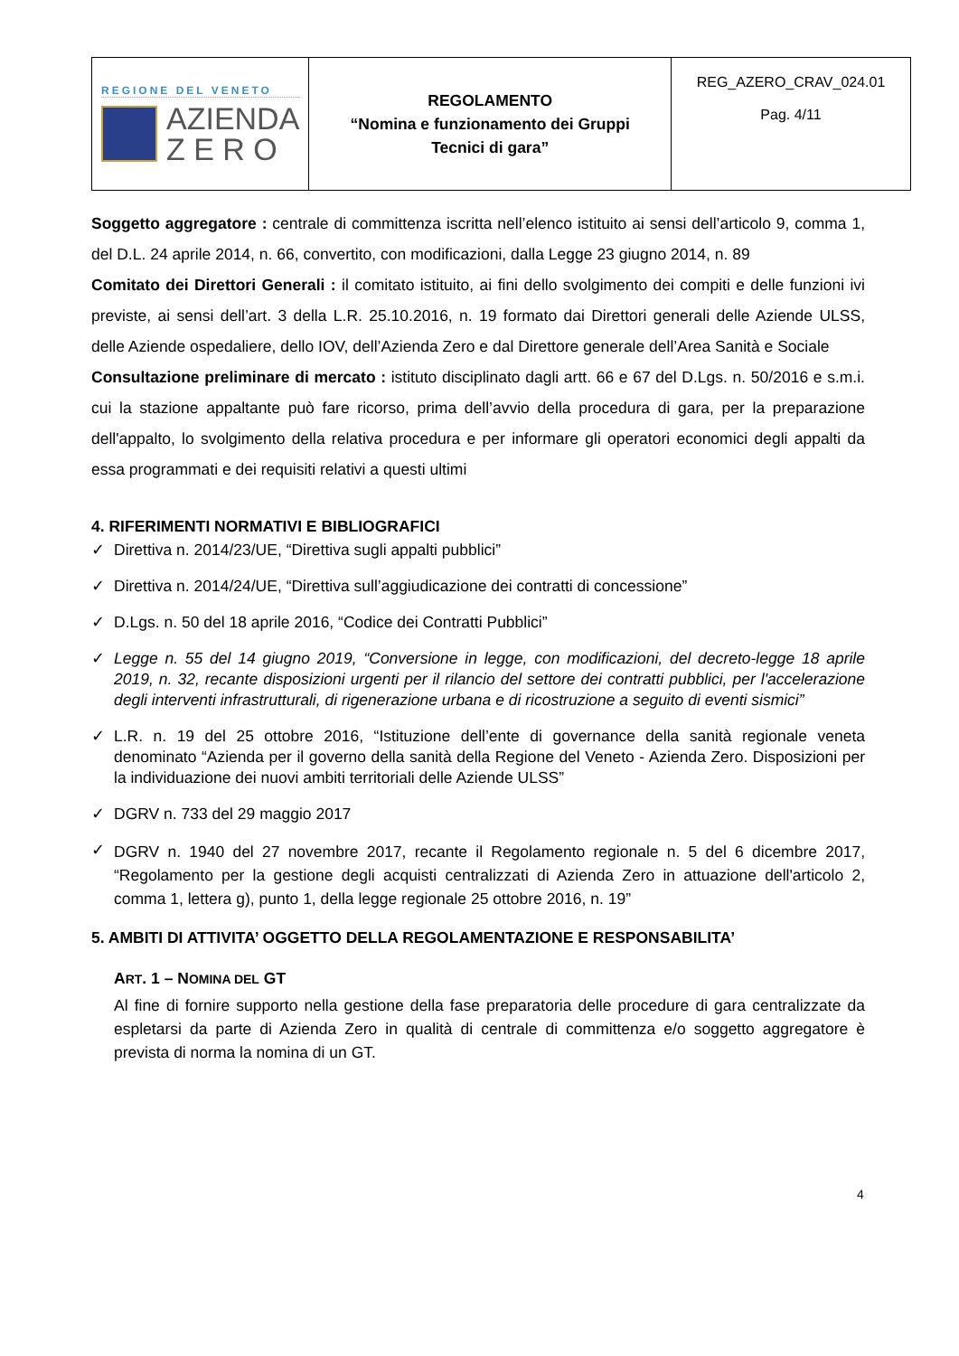| REGIONE DEL VENETO AZIENDA Z E R O | REGOLAMENTO “Nomina e funzionamento dei Gruppi Tecnici di gara” | REG_AZERO_CRAV_024.01 Pag. 4/11 |
Soggetto aggregatore : centrale di committenza iscritta nell’elenco istituito ai sensi dell’articolo 9, comma 1, del D.L. 24 aprile 2014, n. 66, convertito, con modificazioni, dalla Legge 23 giugno 2014, n. 89
Comitato dei Direttori Generali : il comitato istituito, ai fini dello svolgimento dei compiti e delle funzioni ivi previste, ai sensi dell’art. 3 della L.R. 25.10.2016, n. 19 formato dai Direttori generali delle Aziende ULSS, delle Aziende ospedaliere, dello IOV, dell’Azienda Zero e dal Direttore generale dell’Area Sanità e Sociale
Consultazione preliminare di mercato : istituto disciplinato dagli artt. 66 e 67 del D.Lgs. n. 50/2016 e s.m.i. cui la stazione appaltante può fare ricorso, prima dell’avvio della procedura di gara, per la preparazione dell'appalto, lo svolgimento della relativa procedura e per informare gli operatori economici degli appalti da essa programmati e dei requisiti relativi a questi ultimi
4. RIFERIMENTI NORMATIVI E BIBLIOGRAFICI
✓ Direttiva n. 2014/23/UE, “Direttiva sugli appalti pubblici”
✓ Direttiva n. 2014/24/UE, “Direttiva sull’aggiudicazione dei contratti di concessione”
✓ D.Lgs. n. 50 del 18 aprile 2016, “Codice dei Contratti Pubblici”
✓ Legge n. 55 del 14 giugno 2019, “Conversione in legge, con modificazioni, del decreto-legge 18 aprile 2019, n. 32, recante disposizioni urgenti per il rilancio del settore dei contratti pubblici, per l'accelerazione degli interventi infrastrutturali, di rigenerazione urbana e di ricostruzione a seguito di eventi sismici”
✓ L.R. n. 19 del 25 ottobre 2016, “Istituzione dell’ente di governance della sanità regionale veneta denominato “Azienda per il governo della sanità della Regione del Veneto - Azienda Zero. Disposizioni per la individuazione dei nuovi ambiti territoriali delle Aziende ULSS”
✓ DGRV n. 733 del 29 maggio 2017
✓ DGRV n. 1940 del 27 novembre 2017, recante il Regolamento regionale n. 5 del 6 dicembre 2017, “Regolamento per la gestione degli acquisti centralizzati di Azienda Zero in attuazione dell'articolo 2, comma 1, lettera g), punto 1, della legge regionale 25 ottobre 2016, n. 19”
5. AMBITI DI ATTIVITA’ OGGETTO DELLA REGOLAMENTAZIONE E RESPONSABILITA’
ART. 1 – NOMINA DEL GT
Al fine di fornire supporto nella gestione della fase preparatoria delle procedure di gara centralizzate da espletarsi da parte di Azienda Zero in qualità di centrale di committenza e/o soggetto aggregatore è prevista di norma la nomina di un GT.
4